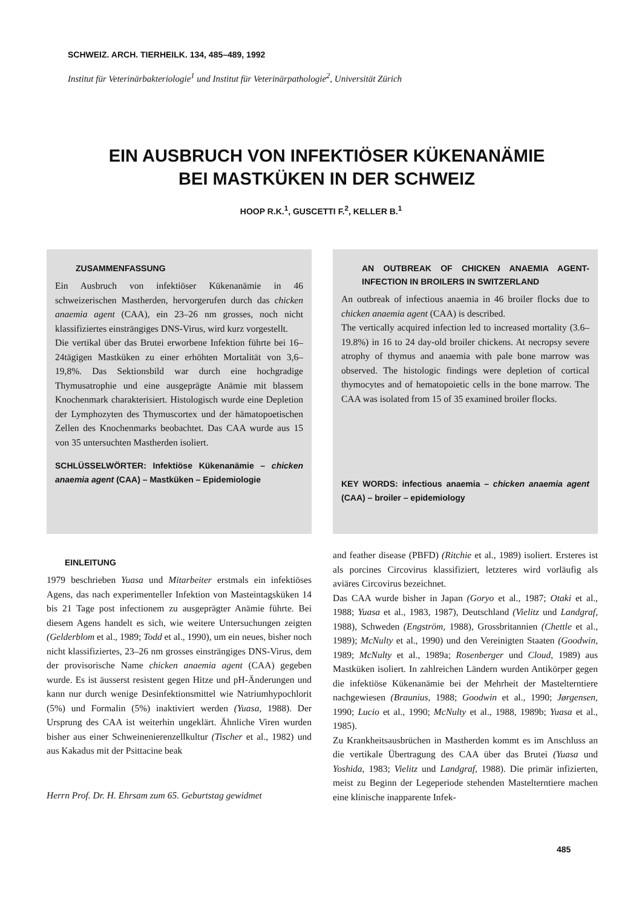SCHWEIZ. ARCH. TIERHEILK. 134, 485–489, 1992
Institut für Veterinärbakteriologie<sup>1</sup> und Institut für Veterinärpathologie<sup>2</sup>, Universität Zürich
EIN AUSBRUCH VON INFEKTIÖSER KÜKENANÄMIE
BEI MASTKÜKEN IN DER SCHWEIZ
HOOP R.K.<sup>1</sup>, GUSCETTI F.<sup>2</sup>, KELLER B.<sup>1</sup>
ZUSAMMENFASSUNG
Ein Ausbruch von infektiöser Kükenanämie in 46 schweizerischen Mastherden, hervorgerufen durch das chicken anaemia agent (CAA), ein 23–26 nm grosses, noch nicht klassifiziertes einsträngiges DNS-Virus, wird kurz vorgestellt.
Die vertikal über das Brutei erworbene Infektion führte bei 16–24tägigen Mastküken zu einer erhöhten Mortalität von 3,6–19,8%. Das Sektionsbild war durch eine hochgradige Thymusatrophie und eine ausgeprägte Anämie mit blassem Knochenmark charakterisiert. Histologisch wurde eine Depletion der Lymphozyten des Thymuscortex und der hämatopoetischen Zellen des Knochenmarks beobachtet. Das CAA wurde aus 15 von 35 untersuchten Mastherden isoliert.
SCHLÜSSELWÖRTER: Infektiöse Kükenanämie – chicken anaemia agent (CAA) – Mastküken – Epidemiologie
AN OUTBREAK OF CHICKEN ANAEMIA AGENT-INFECTION IN BROILERS IN SWITZERLAND
An outbreak of infectious anaemia in 46 broiler flocks due to chicken anaemia agent (CAA) is described.
The vertically acquired infection led to increased mortality (3.6–19.8%) in 16 to 24 day-old broiler chickens. At necropsy severe atrophy of thymus and anaemia with pale bone marrow was observed. The histologic findings were depletion of cortical thymocytes and of hematopoietic cells in the bone marrow. The CAA was isolated from 15 of 35 examined broiler flocks.
KEY WORDS: infectious anaemia – chicken anaemia agent (CAA) – broiler – epidemiology
EINLEITUNG
1979 beschrieben Yuasa und Mitarbeiter erstmals ein infektiöses Agens, das nach experimenteller Infektion von Masteintagsküken 14 bis 21 Tage post infectionem zu ausgeprägter Anämie führte. Bei diesem Agens handelt es sich, wie weitere Untersuchungen zeigten (Gelderblom et al., 1989; Todd et al., 1990), um ein neues, bisher noch nicht klassifiziertes, 23–26 nm grosses einsträngiges DNS-Virus, dem der provisorische Name chicken anaemia agent (CAA) gegeben wurde. Es ist äusserst resistent gegen Hitze und pH-Änderungen und kann nur durch wenige Desinfektionsmittel wie Natriumhypochlorit (5%) und Formalin (5%) inaktiviert werden (Yuasa, 1988). Der Ursprung des CAA ist weiterhin ungeklärt. Ähnliche Viren wurden bisher aus einer Schweinenierenzellkultur (Tischer et al., 1982) und aus Kakadus mit der Psittacine beak
Herrn Prof. Dr. H. Ehrsam zum 65. Geburtstag gewidmet
and feather disease (PBFD) (Ritchie et al., 1989) isoliert. Ersteres ist als porcines Circovirus klassifiziert, letzteres wird vorläufig als aviäres Circovirus bezeichnet.
Das CAA wurde bisher in Japan (Goryo et al., 1987; Otaki et al., 1988; Yuasa et al., 1983, 1987), Deutschland (Vielitz und Landgraf, 1988), Schweden (Engström, 1988), Grossbritannien (Chettle et al., 1989); McNulty et al., 1990) und den Vereinigten Staaten (Goodwin, 1989; McNulty et al., 1989a; Rosenberger und Cloud, 1989) aus Mastküken isoliert. In zahlreichen Ländern wurden Antikörper gegen die infektiöse Kükenanämie bei der Mehrheit der Mastelterntiere nachgewiesen (Braunius, 1988; Goodwin et al., 1990; Jørgensen, 1990; Lucio et al., 1990; McNulty et al., 1988, 1989b; Yuasa et al., 1985).
Zu Krankheitsausbrüchen in Mastherden kommt es im Anschluss an die vertikale Übertragung des CAA über das Brutei (Yuasa und Yoshida, 1983; Vielitz und Landgraf, 1988). Die primär infizierten, meist zu Beginn der Legeperiode stehenden Mastelterntiere machen eine klinische inapparente Infek-
485